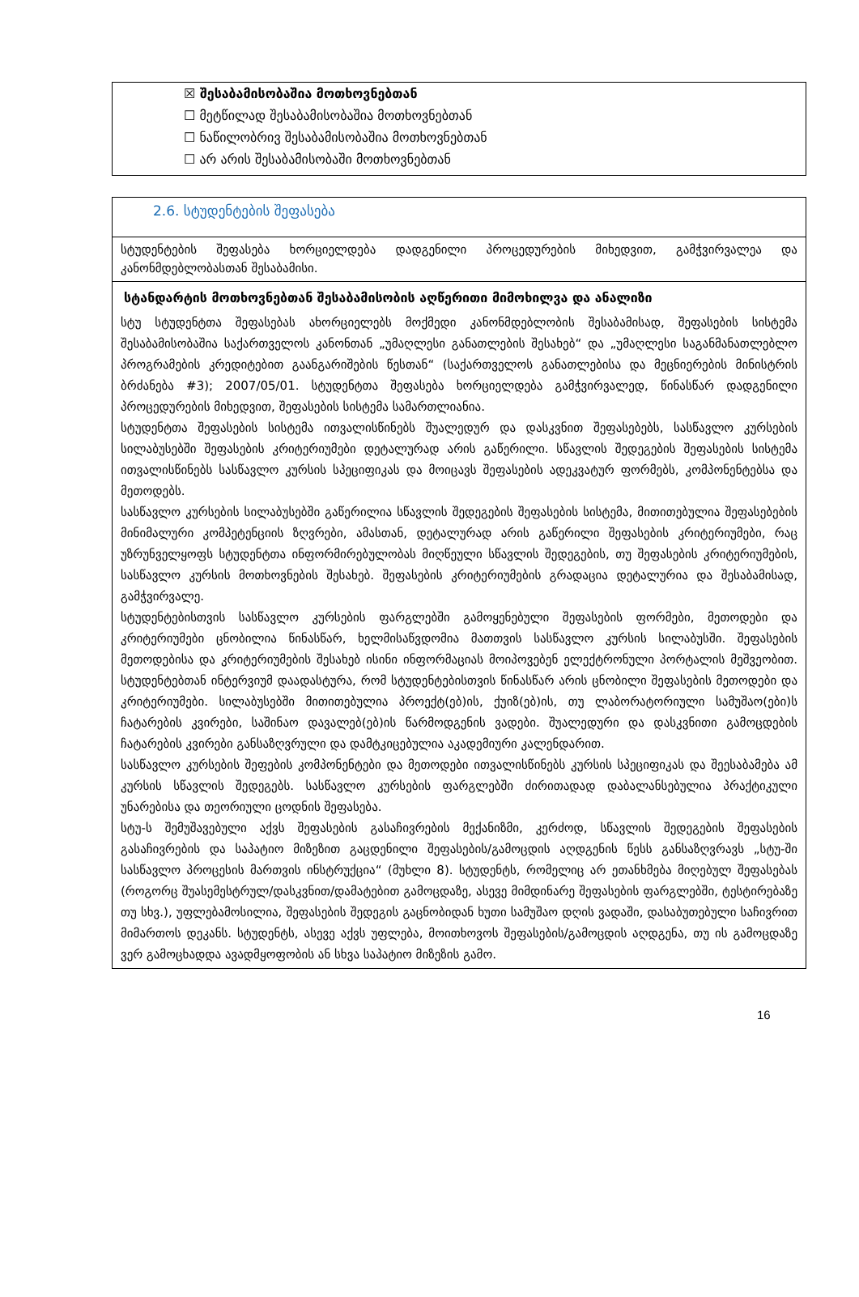☒ შესაბამისობაშია მოთხოვნებთან
☐ მეტწილად შესაბამისობაშია მოთხოვნებთან
☐ ნაწილობრივ შესაბამისობაშია მოთხოვნებთან
☐ არ არის შესაბამისობაში მოთხოვნებთან
2.6. სტუდენტების შეფასება
სტუდენტების შეფასება ხორციელდება დადგენილი პროცედურების მიხედვით, გამჭვირვალეა და კანონმდებლობასთან შესაბამისი.
სტანდარტის მოთხოვნებთან შესაბამისობის აღწერითი მიმოხილვა და ანალიზი
სტუ სტუდენტთა შეფასებას ახორციელებს მოქმედი კანონმდებლობის შესაბამისად, შეფასების სისტემა შესაბამისობაშია საქართველოს კანონთან „უმაღლესი განათლების შესახებ“ და „უმაღლესი საგანმანათლებლო პროგრამების კრედიტებით გაანგარიშების წესთან“ (საქართველოს განათლებისა და მეცნიერების მინისტრის ბრძანება #3); 2007/05/01. სტუდენტთა შეფასება ხორციელდება გამჭვირვალედ, წინასწარ დადგენილი პროცედურების მიხედვით, შეფასების სისტემა სამართლიანია.
სტუდენტთა შეფასების სისტემა ითვალისწინებს შუალედურ და დასკვნით შეფასებებს, სასწავლო კურსების სილაბუსებში შეფასების კრიტერიუმები დეტალურად არის გაწერილი. სწავლის შედეგების შეფასების სისტემა ითვალისწინებს სასწავლო კურსის სპეციფიკას და მოიცავს შეფასების ადეკვატურ ფორმებს, კომპონენტებსა და მეთოდებს.
სასწავლო კურსების სილაბუსებში გაწერილია სწავლის შედეგების შეფასების სისტემა, მითითებულია შეფასებების მინიმალური კომპეტენციის ზღვრები, ამასთან, დეტალურად არის გაწერილი შეფასების კრიტერიუმები, რაც უზრუნველყოფს სტუდენტთა ინფორმირებულობას მიღწეული სწავლის შედეგების, თუ შეფასების კრიტერიუმების, სასწავლო კურსის მოთხოვნების შესახებ. შეფასების კრიტერიუმების გრადაცია დეტალურია და შესაბამისად, გამჭვირვალე.
სტუდენტებისთვის სასწავლო კურსების ფარგლებში გამოყენებული შეფასების ფორმები, მეთოდები და კრიტერიუმები ცნობილია წინასწარ, ხელმისაწვდომია მათთვის სასწავლო კურსის სილაბუსში. შეფასების მეთოდებისა და კრიტერიუმების შესახებ ისინი ინფორმაციას მოიპოვებენ ელექტრონული პორტალის მეშვეობით. სტუდენტებთან ინტერვიუმ დაადასტურა, რომ სტუდენტებისთვის წინასწარ არის ცნობილი შეფასების მეთოდები და კრიტერიუმები. სილაბუსებში მითითებულია პროექტ(ებ)ის, ქუიზ(ებ)ის, თუ ლაბორატორიული სამუშაო(ები)ს ჩატარების კვირები, საშინაო დავალებ(ებ)ის წარმოდგენის ვადები. შუალედური და დასკვნითი გამოცდების ჩატარების კვირები განსაზღვრული და დამტკიცებულია აკადემიური კალენდარით.
სასწავლო კურსების შეფების კომპონენტები და მეთოდები ითვალისწინებს კურსის სპეციფიკას და შეესაბამება ამ კურსის სწავლის შედეგებს. სასწავლო კურსების ფარგლებში ძირითადად დაბალანსებულია პრაქტიკული უნარებისა და თეორიული ცოდნის შეფასება.
სტუ-ს შემუშავებული აქვს შეფასების გასაჩივრების მექანიზმი, კერძოდ, სწავლის შედეგების შეფასების გასაჩივრების და საპატიო მიზეზით გაცდენილი შეფასების/გამოცდის აღდგენის წესს განსაზღვრავს „სტუ-ში სასწავლო პროცესის მართვის ინსტრუქცია“ (მუხლი 8). სტუდენტს, რომელიც არ ეთანხმება მიღებულ შეფასებას (როგორც შუასემესტრულ/დასკვნით/დამატებით გამოცდაზე, ასევე მიმდინარე შეფასების ფარგლებში, ტესტირებაზე თუ სხვ.), უფლებამოსილია, შეფასების შედეგის გაცნობიდან ხუთი სამუშაო დღის ვადაში, დასაბუთებული საჩივრით მიმართოს დეკანს. სტუდენტს, ასევე აქვს უფლება, მოითხოვოს შეფასების/გამოცდის აღდგენა, თუ ის გამოცდაზე ვერ გამოცხადდა ავადმყოფობის ან სხვა საპატიო მიზეზის გამო.
16